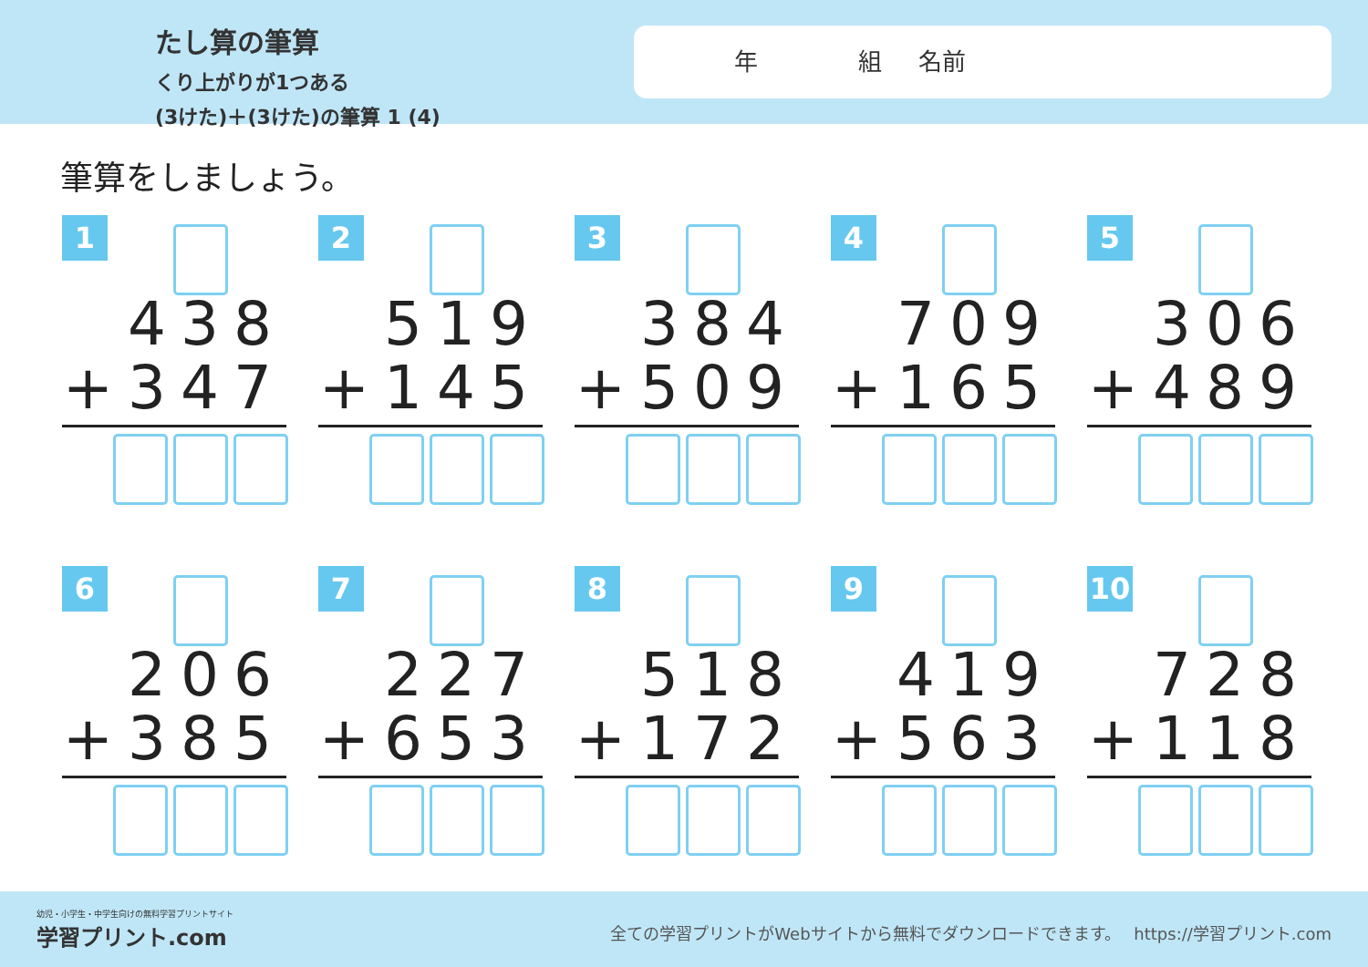たし算の筆算
くり上がりが1つある
(3けた)＋(3けた)の筆算 1 (4)
年 組 名前
筆算をしましょう。
1
438
+347
2
519
+145
3
384
+509
4
709
+165
5
306
+489
6
206
+385
7
227
+653
8
518
+172
9
419
+563
10
728
+118
幼児・小学生・中学生向けの無料学習プリントサイト
学習プリント.com
全ての学習プリントがWebサイトから無料でダウンロードできます。　 https://学習プリント.com